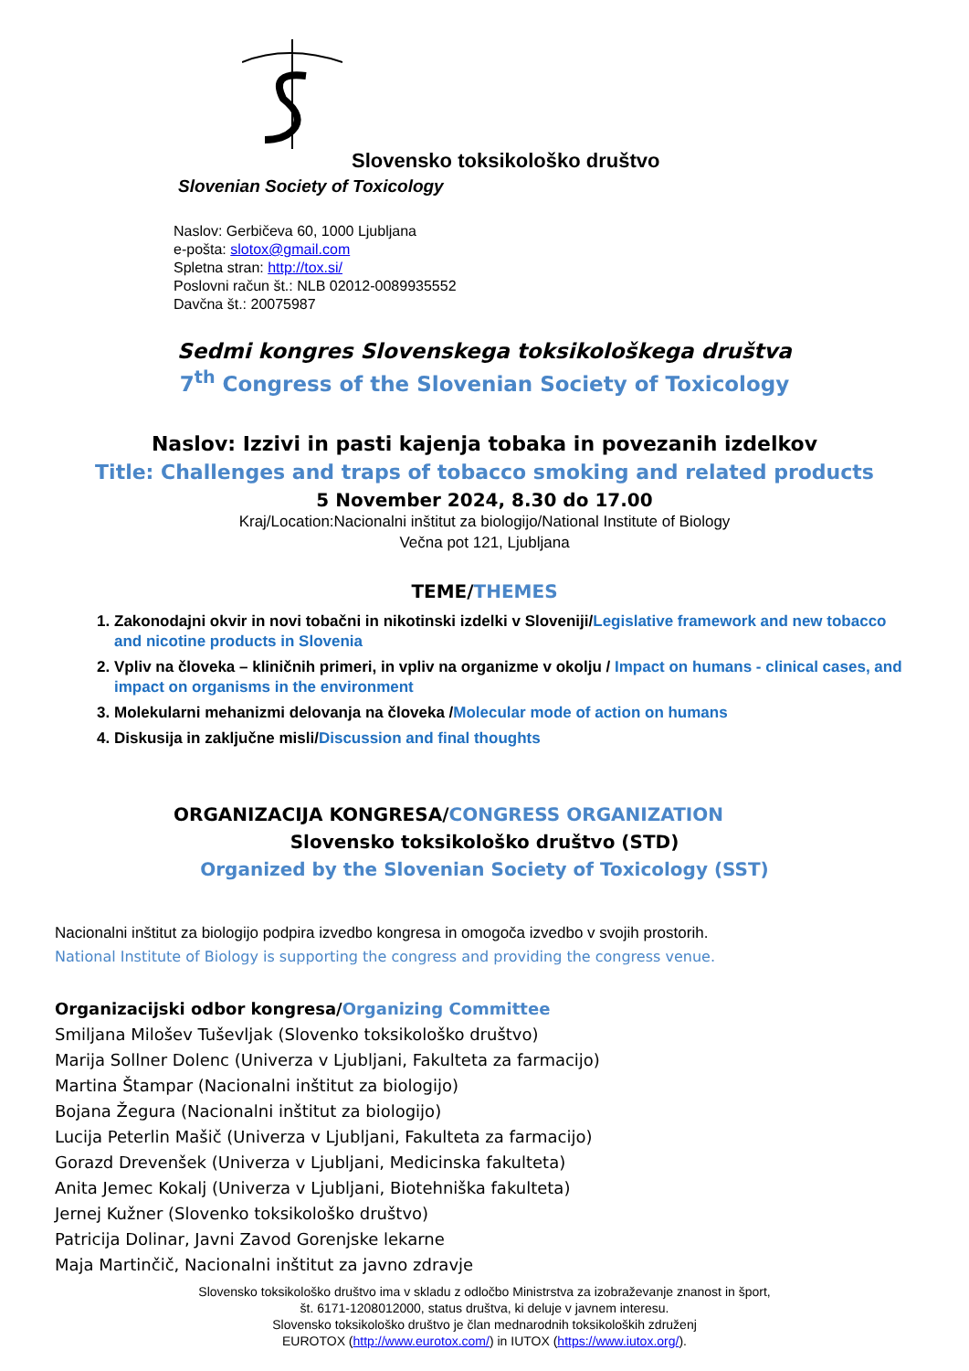Slovensko toksikološko društvo
Slovenian Society of Toxicology
Naslov: Gerbičeva 60, 1000 Ljubljana
e-pošta: slotox@gmail.com
Spletna stran: http://tox.si/
Poslovni račun št.: NLB 02012-0089935552
Davčna št.: 20075987
Sedmi kongres Slovenskega toksikološkega društva
7<sup>th</sup> Congress of the Slovenian Society of Toxicology
Naslov: Izzivi in pasti kajenja tobaka in povezanih izdelkov
Title: Challenges and traps of tobacco smoking and related products
5 November 2024, 8.30 do 17.00
Kraj/Location:Nacionalni inštitut za biologijo/National Institute of Biology
Večna pot 121, Ljubljana
TEME/THEMES
1. Zakonodajni okvir in novi tobačni in nikotinski izdelki v Sloveniji/Legislative framework and new tobacco and nicotine products in Slovenia
2. Vpliv na človeka – kliničnih primeri, in vpliv na organizme v okolju / Impact on humans - clinical cases, and impact on organisms in the environment
3. Molekularni mehanizmi delovanja na človeka /Molecular mode of action on humans
4. Diskusija in zaključne misli/Discussion and final thoughts
ORGANIZACIJA KONGRESA/CONGRESS ORGANIZATION
Slovensko toksikološko društvo (STD)
Organized by the Slovenian Society of Toxicology (SST)
Nacionalni inštitut za biologijo podpira izvedbo kongresa in omogoča izvedbo v svojih prostorih.
National Institute of Biology is supporting the congress and providing the congress venue.
Organizacijski odbor kongresa/Organizing Committee
Smiljana Milošev Tuševljak (Slovenko toksikološko društvo)
Marija Sollner Dolenc (Univerza v Ljubljani, Fakulteta za farmacijo)
Martina Štampar (Nacionalni inštitut za biologijo)
Bojana Žegura (Nacionalni inštitut za biologijo)
Lucija Peterlin Mašič (Univerza v Ljubljani, Fakulteta za farmacijo)
Gorazd Drevenšek (Univerza v Ljubljani, Medicinska fakulteta)
Anita Jemec Kokalj (Univerza v Ljubljani, Biotehniška fakulteta)
Jernej Kužner (Slovenko toksikološko društvo)
Patricija Dolinar, Javni Zavod Gorenjske lekarne
Maja Martinčič, Nacionalni inštitut za javno zdravje
Slovensko toksikološko društvo ima v skladu z odločbo Ministrstva za izobraževanje znanost in šport,
št. 6171-1208012000, status društva, ki deluje v javnem interesu.
Slovensko toksikološko društvo je član mednarodnih toksikoloških združenj
EUROTOX (http://www.eurotox.com/) in IUTOX (https://www.iutox.org/).